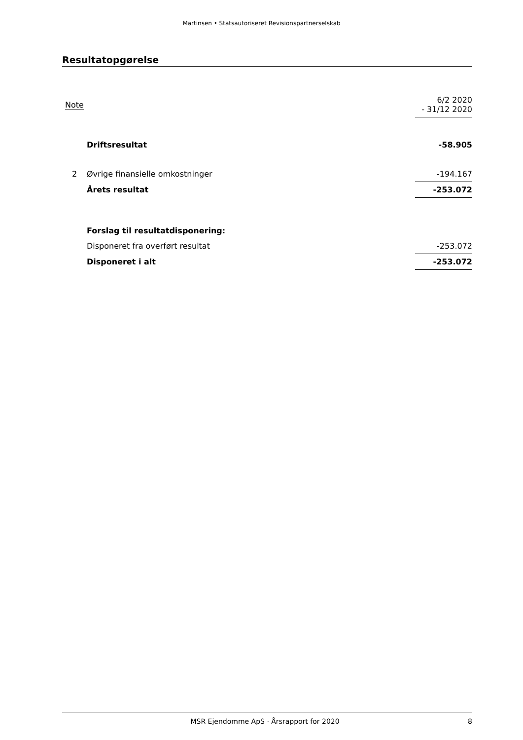Martinsen • Statsautoriseret Revisionspartnerselskab
Resultatopgørelse
| Note | | 6/2 2020 - 31/12 2020 |
| | Driftsresultat | -58.905 |
| 2 | Øvrige finansielle omkostninger | -194.167 |
| | Årets resultat | -253.072 |
| | Forslag til resultatdisponering: | |
| | Disponeret fra overført resultat | -253.072 |
| | Disponeret i alt | -253.072 |
MSR Ejendomme ApS · Årsrapport for 2020 8